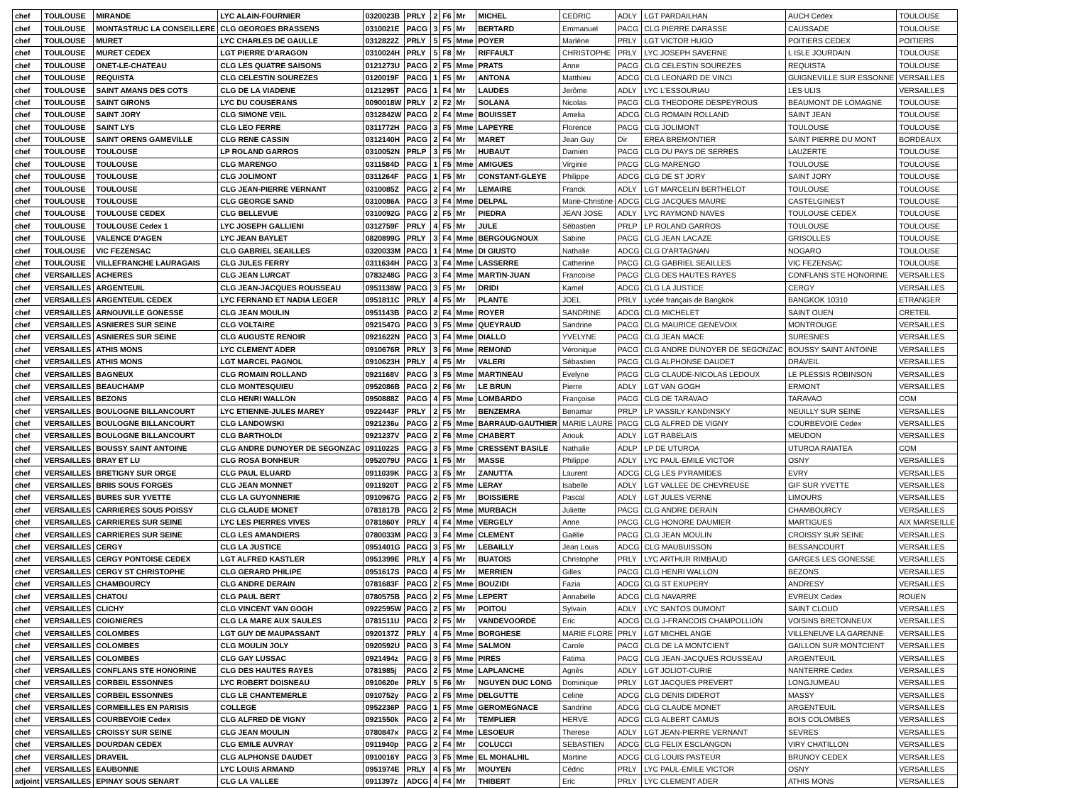| chef | TOULOUSE | MIRANDE | LYC ALAIN-FOURNIER | 0320023B | PRLY | 2 | F6 | Mr | MICHEL | CEDRIC | ADLY | LGT PARDAILHAN | AUCH Cedex | TOULOUSE |
| chef | TOULOUSE | MONTASTRUC LA CONSEILLERE | CLG GEORGES BRASSENS | 0310021E | PACG | 3 | F5 | Mr | BERTARD | Emmanuel | PACG | CLG PIERRE DARASSE | CAUSSADE | TOULOUSE |
| chef | TOULOUSE | MURET | LYC CHARLES DE GAULLE | 0312822Z | PRLY | 5 | F5 | Mme | POYER | Marlène | PRLY | LGT VICTOR HUGO | POITIERS CEDEX | POITIERS |
| chef | TOULOUSE | MURET CEDEX | LGT PIERRE D'ARAGON | 0310024H | PRLY | 5 | F8 | Mr | RIFFAULT | CHRISTOPHE | PRLY | LYC JOSEPH SAVERNE | L ISLE JOURDAIN | TOULOUSE |
| chef | TOULOUSE | ONET-LE-CHATEAU | CLG LES QUATRE SAISONS | 0121273U | PACG | 2 | F5 | Mme | PRATS | Anne | PACG | CLG CELESTIN SOUREZES | REQUISTA | TOULOUSE |
| chef | TOULOUSE | REQUISTA | CLG CELESTIN SOUREZES | 0120019F | PACG | 1 | F5 | Mr | ANTONA | Matthieu | ADCG | CLG LEONARD DE VINCI | GUIGNEVILLE SUR ESSONNE | VERSAILLES |
| chef | TOULOUSE | SAINT AMANS DES COTS | CLG DE LA VIADENE | 0121295T | PACG | 1 | F4 | Mr | LAUDES | Jerôme | ADLY | LYC L'ESSOURIAU | LES ULIS | VERSAILLES |
| chef | TOULOUSE | SAINT GIRONS | LYC DU COUSERANS | 0090018W | PRLY | 2 | F2 | Mr | SOLANA | Nicolas | PACG | CLG THEODORE DESPEYROUS | BEAUMONT DE LOMAGNE | TOULOUSE |
| chef | TOULOUSE | SAINT JORY | CLG SIMONE VEIL | 0312842W | PACG | 2 | F4 | Mme | BOUISSET | Amelia | ADCG | CLG ROMAIN ROLLAND | SAINT JEAN | TOULOUSE |
| chef | TOULOUSE | SAINT LYS | CLG LEO FERRE | 0311772H | PACG | 3 | F5 | Mme | LAPEYRE | Florence | PACG | CLG JOLIMONT | TOULOUSE | TOULOUSE |
| chef | TOULOUSE | SAINT ORENS GAMEVILLE | CLG RENE CASSIN | 0312140H | PACG | 2 | F4 | Mr | MARET | Jean Guy | Dir | EREA BREMONTIER | SAINT PIERRE DU MONT | BORDEAUX |
| chef | TOULOUSE | TOULOUSE | LP ROLAND GARROS | 0310052N | PRLP | 3 | F5 | Mr | HUBAUT | Damien | PACG | CLG DU PAYS DE SERRES | LAUZERTE | TOULOUSE |
| chef | TOULOUSE | TOULOUSE | CLG MARENGO | 0311584D | PACG | 1 | F5 | Mme | AMIGUES | Virginie | PACG | CLG MARENGO | TOULOUSE | TOULOUSE |
| chef | TOULOUSE | TOULOUSE | CLG JOLIMONT | 0311264F | PACG | 1 | F5 | Mr | CONSTANT-GLEYE | Philippe | ADCG | CLG DE ST JORY | SAINT JORY | TOULOUSE |
| chef | TOULOUSE | TOULOUSE | CLG JEAN-PIERRE VERNANT | 0310085Z | PACG | 2 | F4 | Mr | LEMAIRE | Franck | ADLY | LGT MARCELIN BERTHELOT | TOULOUSE | TOULOUSE |
| chef | TOULOUSE | TOULOUSE | CLG GEORGE SAND | 0310086A | PACG | 3 | F4 | Mme | DELPAL | Marie-Christine | ADCG | CLG JACQUES MAURE | CASTELGINEST | TOULOUSE |
| chef | TOULOUSE | TOULOUSE CEDEX | CLG BELLEVUE | 0310092G | PACG | 2 | F5 | Mr | PIEDRA | JEAN JOSE | ADLY | LYC RAYMOND NAVES | TOULOUSE CEDEX | TOULOUSE |
| chef | TOULOUSE | TOULOUSE Cedex 1 | LYC JOSEPH GALLIENI | 0312759F | PRLY | 4 | F5 | Mr | JULE | Sébastien | PRLP | LP ROLAND GARROS | TOULOUSE | TOULOUSE |
| chef | TOULOUSE | VALENCE D'AGEN | LYC JEAN BAYLET | 0820899G | PRLY | 3 | F4 | Mme | BERGOUGNOUX | Sabine | PACG | CLG JEAN LACAZE | GRISOLLES | TOULOUSE |
| chef | TOULOUSE | VIC FEZENSAC | CLG GABRIEL SEAILLES | 0320033M | PACG | 1 | F4 | Mme | DI GIUSTO | Nathalie | ADCG | CLG D'ARTAGNAN | NOGARO | TOULOUSE |
| chef | TOULOUSE | VILLEFRANCHE LAURAGAIS | CLG JULES FERRY | 0311634H | PACG | 3 | F4 | Mme | LASSERRE | Catherine | PACG | CLG GABRIEL SEAILLES | VIC FEZENSAC | TOULOUSE |
| chef | VERSAILLES | ACHERES | CLG JEAN LURCAT | 0783248G | PACG | 3 | F4 | Mme | MARTIN-JUAN | Francoise | PACG | CLG DES HAUTES RAYES | CONFLANS STE HONORINE | VERSAILLES |
| chef | VERSAILLES | ARGENTEUIL | CLG JEAN-JACQUES ROUSSEAU | 0951138W | PACG | 3 | F5 | Mr | DRIDI | Kamel | ADCG | CLG LA JUSTICE | CERGY | VERSAILLES |
| chef | VERSAILLES | ARGENTEUIL CEDEX | LYC FERNAND ET NADIA LEGER | 0951811C | PRLY | 4 | F5 | Mr | PLANTE | JOEL | PRLY | Lycée français de Bangkok | BANGKOK 10310 | ETRANGER |
| chef | VERSAILLES | ARNOUVILLE GONESSE | CLG JEAN MOULIN | 0951143B | PACG | 2 | F4 | Mme | ROYER | SANDRINE | ADCG | CLG MICHELET | SAINT OUEN | CRETEIL |
| chef | VERSAILLES | ASNIERES SUR SEINE | CLG VOLTAIRE | 0921547G | PACG | 3 | F5 | Mme | QUEYRAUD | Sandrine | PACG | CLG MAURICE GENEVOIX | MONTROUGE | VERSAILLES |
| chef | VERSAILLES | ASNIERES SUR SEINE | CLG AUGUSTE RENOIR | 0921622N | PACG | 3 | F4 | Mme | DIALLO | YVELYNE | PACG | CLG JEAN MACE | SURESNES | VERSAILLES |
| chef | VERSAILLES | ATHIS MONS | LYC CLEMENT ADER | 0910676R | PRLY | 3 | F6 | Mme | REMOND | Véronique | PACG | CLG ANDRE DUNOYER DE SEGONZAC | BOUSSY SAINT ANTOINE | VERSAILLES |
| chef | VERSAILLES | ATHIS MONS | LGT MARCEL PAGNOL | 0910623H | PRLY | 4 | F5 | Mr | VALERI | Sébastien | PACG | CLG ALPHONSE DAUDET | DRAVEIL | VERSAILLES |
| chef | VERSAILLES | BAGNEUX | CLG ROMAIN ROLLAND | 0921168V | PACG | 3 | F5 | Mme | MARTINEAU | Evelyne | PACG | CLG CLAUDE-NICOLAS LEDOUX | LE PLESSIS ROBINSON | VERSAILLES |
| chef | VERSAILLES | BEAUCHAMP | CLG MONTESQUIEU | 0952086B | PACG | 2 | F6 | Mr | LE BRUN | Pierre | ADLY | LGT VAN GOGH | ERMONT | VERSAILLES |
| chef | VERSAILLES | BEZONS | CLG HENRI WALLON | 0950888Z | PACG | 4 | F5 | Mme | LOMBARDO | Françoise | PACG | CLG DE TARAVAO | TARAVAO | COM |
| chef | VERSAILLES | BOULOGNE BILLANCOURT | LYC ETIENNE-JULES MAREY | 0922443F | PRLY | 2 | F5 | Mr | BENZEMRA | Benamar | PRLP | LP VASSILY KANDINSKY | NEUILLY SUR SEINE | VERSAILLES |
| chef | VERSAILLES | BOULOGNE BILLANCOURT | CLG LANDOWSKI | 0921236u | PACG | 2 | F5 | Mme | BARRAUD-GAUTHIER | MARIE LAURE | PACG | CLG ALFRED DE VIGNY | COURBEVOIE Cedex | VERSAILLES |
| chef | VERSAILLES | BOULOGNE BILLANCOURT | CLG BARTHOLDI | 0921237V | PACG | 2 | F6 | Mme | CHABERT | Anouk | ADLY | LGT RABELAIS | MEUDON | VERSAILLES |
| chef | VERSAILLES | BOUSSY SAINT ANTOINE | CLG ANDRE DUNOYER DE SEGONZAC | 0911022S | PACG | 3 | F5 | Mme | CRESSENT BASILE | Nathalie | ADLP | LP DE UTUROA | UTUROA RAIATEA | COM |
| chef | VERSAILLES | BRAY ET LU | CLG ROSA BONHEUR | 0952079U | PACG | 1 | F5 | Mr | MASSE | Philippe | ADLY | LYC PAUL-EMILE VICTOR | OSNY | VERSAILLES |
| chef | VERSAILLES | BRETIGNY SUR ORGE | CLG PAUL ELUARD | 0911039K | PACG | 3 | F5 | Mr | ZANUTTA | Laurent | ADCG | CLG LES PYRAMIDES | EVRY | VERSAILLES |
| chef | VERSAILLES | BRIIS SOUS FORGES | CLG JEAN MONNET | 0911920T | PACG | 2 | F5 | Mme | LERAY | Isabelle | ADLY | LGT VALLEE DE CHEVREUSE | GIF SUR YVETTE | VERSAILLES |
| chef | VERSAILLES | BURES SUR YVETTE | CLG LA GUYONNERIE | 0910967G | PACG | 2 | F5 | Mr | BOISSIERE | Pascal | ADLY | LGT JULES VERNE | LIMOURS | VERSAILLES |
| chef | VERSAILLES | CARRIERES SOUS POISSY | CLG CLAUDE MONET | 0781817B | PACG | 2 | F5 | Mme | MURBACH | Juliette | PACG | CLG ANDRE DERAIN | CHAMBOURCY | VERSAILLES |
| chef | VERSAILLES | CARRIERES SUR SEINE | LYC LES PIERRES VIVES | 0781860Y | PRLY | 4 | F4 | Mme | VERGELY | Anne | PACG | CLG HONORE DAUMIER | MARTIGUES | AIX MARSEILLE |
| chef | VERSAILLES | CARRIERES SUR SEINE | CLG LES AMANDIERS | 0780033M | PACG | 3 | F4 | Mme | CLEMENT | Gaëlle | PACG | CLG JEAN MOULIN | CROISSY SUR SEINE | VERSAILLES |
| chef | VERSAILLES | CERGY | CLG LA JUSTICE | 0951401G | PACG | 3 | F5 | Mr | LEBAILLY | Jean Louis | ADCG | CLG MAUBUISSON | BESSANCOURT | VERSAILLES |
| chef | VERSAILLES | CERGY PONTOISE CEDEX | LGT ALFRED KASTLER | 0951399E | PRLY | 4 | F5 | Mr | BUATOIS | Christophe | PRLY | LYC ARTHUR RIMBAUD | GARGES LES GONESSE | VERSAILLES |
| chef | VERSAILLES | CERGY ST CHRISTOPHE | CLG GERARD PHILIPE | 0951617S | PACG | 4 | F5 | Mr | MERRIEN | Gilles | PACG | CLG HENRI WALLON | BEZONS | VERSAILLES |
| chef | VERSAILLES | CHAMBOURCY | CLG ANDRE DERAIN | 0781683F | PACG | 2 | F5 | Mme | BOUZIDI | Fazia | ADCG | CLG ST EXUPERY | ANDRESY | VERSAILLES |
| chef | VERSAILLES | CHATOU | CLG PAUL BERT | 0780575B | PACG | 2 | F5 | Mme | LEPERT | Annabelle | ADCG | CLG NAVARRE | EVREUX Cedex | ROUEN |
| chef | VERSAILLES | CLICHY | CLG VINCENT VAN GOGH | 0922595W | PACG | 2 | F5 | Mr | POITOU | Sylvain | ADLY | LYC SANTOS DUMONT | SAINT CLOUD | VERSAILLES |
| chef | VERSAILLES | COIGNIERES | CLG LA MARE AUX SAULES | 0781511U | PACG | 2 | F5 | Mr | VANDEVOORDE | Eric | ADCG | CLG J-FRANCOIS CHAMPOLLION | VOISINS BRETONNEUX | VERSAILLES |
| chef | VERSAILLES | COLOMBES | LGT GUY DE MAUPASSANT | 0920137Z | PRLY | 4 | F5 | Mme | BORGHESE | MARIE FLORE | PRLY | LGT MICHEL ANGE | VILLENEUVE LA GARENNE | VERSAILLES |
| chef | VERSAILLES | COLOMBES | CLG MOULIN JOLY | 0920592U | PACG | 3 | F4 | Mme | SALMON | Carole | PACG | CLG DE LA MONTCIENT | GAILLON SUR MONTCIENT | VERSAILLES |
| chef | VERSAILLES | COLOMBES | CLG GAY LUSSAC | 0921494z | PACG | 3 | F5 | Mme | PIRES | Fatima | PACG | CLG JEAN-JACQUES ROUSSEAU | ARGENTEUIL | VERSAILLES |
| chef | VERSAILLES | CONFLANS STE HONORINE | CLG DES HAUTES RAYES | 0781985j | PACG | 2 | F5 | Mme | LAPLANCHE | Agnès | ADLY | LGT JOLIOT-CURIE | NANTERRE Cedex | VERSAILLES |
| chef | VERSAILLES | CORBEIL ESSONNES | LYC ROBERT DOISNEAU | 0910620e | PRLY | 5 | F6 | Mr | NGUYEN DUC LONG | Dominique | PRLY | LGT JACQUES PREVERT | LONGJUMEAU | VERSAILLES |
| chef | VERSAILLES | CORBEIL ESSONNES | CLG LE CHANTEMERLE | 0910752y | PACG | 2 | F5 | Mme | DELGUTTE | Celine | ADCG | CLG DENIS DIDEROT | MASSY | VERSAILLES |
| chef | VERSAILLES | CORMEILLES EN PARISIS | COLLEGE | 0952236P | PACG | 1 | F5 | Mme | GEROMEGNACE | Sandrine | ADCG | CLG CLAUDE MONET | ARGENTEUIL | VERSAILLES |
| chef | VERSAILLES | COURBEVOIE Cedex | CLG ALFRED DE VIGNY | 0921550k | PACG | 2 | F4 | Mr | TEMPLIER | HERVE | ADCG | CLG ALBERT CAMUS | BOIS COLOMBES | VERSAILLES |
| chef | VERSAILLES | CROISSY SUR SEINE | CLG JEAN MOULIN | 0780847x | PACG | 2 | F4 | Mme | LESOEUR | Therese | ADLY | LGT JEAN-PIERRE VERNANT | SEVRES | VERSAILLES |
| chef | VERSAILLES | DOURDAN CEDEX | CLG EMILE AUVRAY | 0911940p | PACG | 2 | F4 | Mr | COLUCCI | SEBASTIEN | ADCG | CLG FELIX ESCLANGON | VIRY CHATILLON | VERSAILLES |
| chef | VERSAILLES | DRAVEIL | CLG ALPHONSE DAUDET | 0910016Y | PACG | 3 | F5 | Mme | EL MOHALHIL | Martine | ADCG | CLG LOUIS PASTEUR | BRUNOY CEDEX | VERSAILLES |
| chef | VERSAILLES | EAUBONNE | LYC LOUIS ARMAND | 0951974E | PRLY | 4 | F5 | Mr | MOUYEN | Cédric | PRLY | LYC PAUL-EMILE VICTOR | OSNY | VERSAILLES |
| adjoint | VERSAILLES | EPINAY SOUS SENART | CLG LA VALLEE | 0911397z | ADCG | 4 | F4 | Mr | THIBERT | Eric | PRLY | LYC CLEMENT ADER | ATHIS MONS | VERSAILLES |